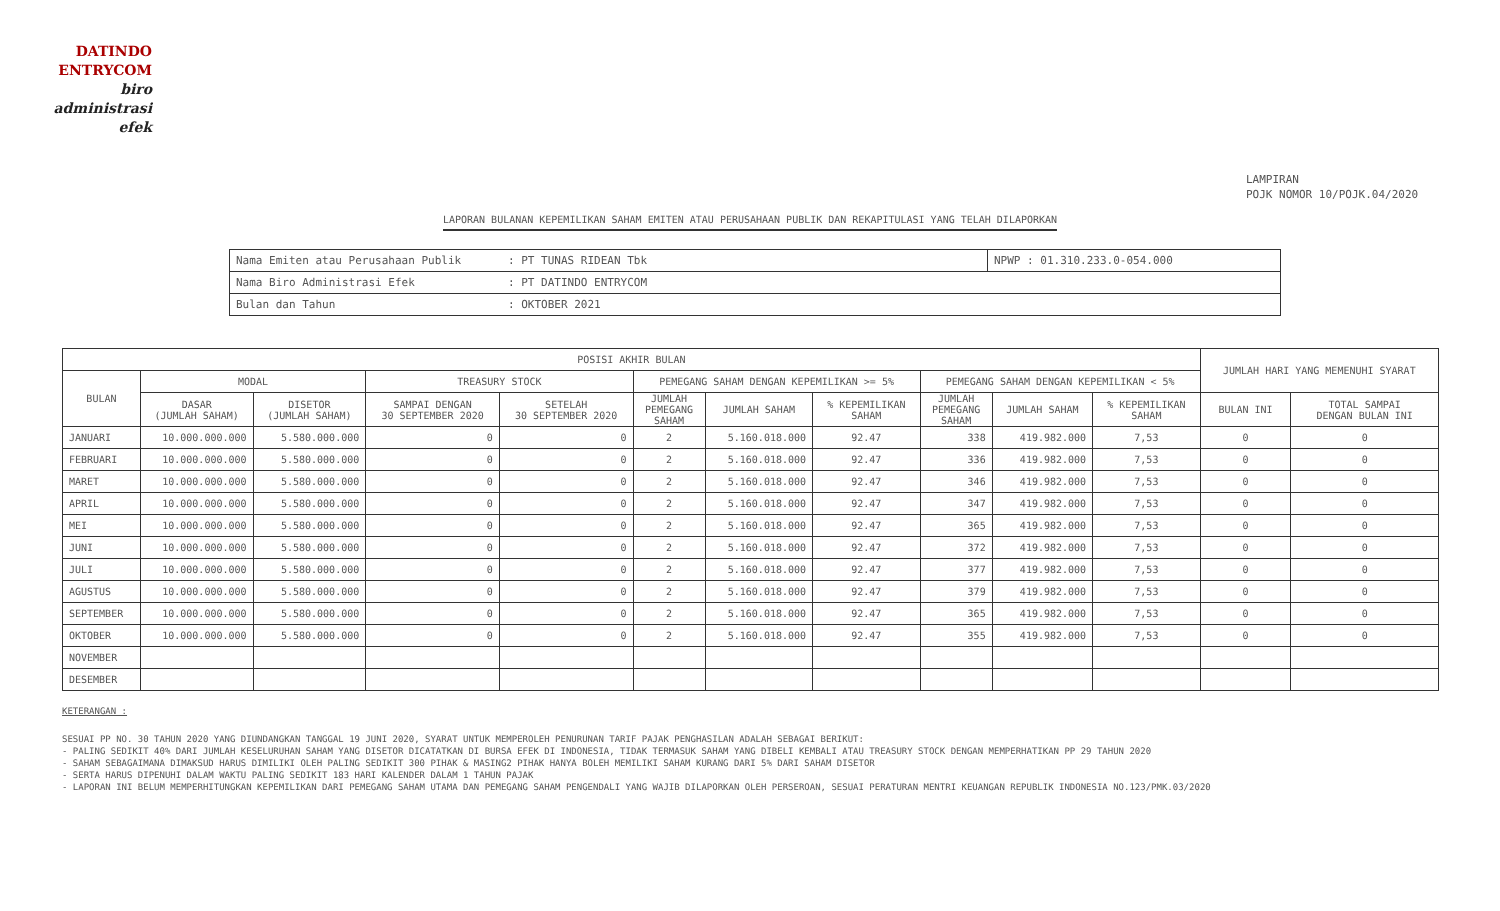DATINDO
ENTRYCOM
biro
administrasi
efek
LAMPIRAN
POJK NOMOR 10/POJK.04/2020
LAPORAN BULANAN KEPEMILIKAN SAHAM EMITEN ATAU PERUSAHAAN PUBLIK DAN REKAPITULASI YANG TELAH DILAPORKAN
| Nama Emiten atau Perusahaan Publik | : PT TUNAS RIDEAN Tbk | NPWP : 01.310.233.0-054.000 |
| Nama Biro Administrasi Efek | : PT DATINDO ENTRYCOM | |
| Bulan dan Tahun | : OKTOBER 2021 | |
| POSISI AKHIR BULAN | | | | | | | | | | | JUMLAH HARI YANG MEMENUHI SYARAT | |
| --- | --- | --- | --- | --- | --- | --- | --- | --- | --- | --- | --- | --- |
| BULAN | MODAL | | TREASURY STOCK | | PEMEGANG SAHAM DENGAN KEPEMILIKAN >= 5% | | | PEMEGANG SAHAM DENGAN KEPEMILIKAN < 5% | | | | |
| | DASAR (JUMLAH SAHAM) | DISETOR (JUMLAH SAHAM) | SAMPAI DENGAN 30 SEPTEMBER 2020 | SETELAH 30 SEPTEMBER 2020 | JUMLAH PEMEGANG SAHAM | JUMLAH SAHAM | % KEPEMILIKAN SAHAM | JUMLAH PEMEGANG SAHAM | JUMLAH SAHAM | % KEPEMILIKAN SAHAM | BULAN INI | TOTAL SAMPAI DENGAN BULAN INI |
| JANUARI | 10.000.000.000 | 5.580.000.000 | 0 | 0 | 2 | 5.160.018.000 | 92.47 | 338 | 419.982.000 | 7,53 | 0 | 0 |
| FEBRUARI | 10.000.000.000 | 5.580.000.000 | 0 | 0 | 2 | 5.160.018.000 | 92.47 | 336 | 419.982.000 | 7,53 | 0 | 0 |
| MARET | 10.000.000.000 | 5.580.000.000 | 0 | 0 | 2 | 5.160.018.000 | 92.47 | 346 | 419.982.000 | 7,53 | 0 | 0 |
| APRIL | 10.000.000.000 | 5.580.000.000 | 0 | 0 | 2 | 5.160.018.000 | 92.47 | 347 | 419.982.000 | 7,53 | 0 | 0 |
| MEI | 10.000.000.000 | 5.580.000.000 | 0 | 0 | 2 | 5.160.018.000 | 92.47 | 365 | 419.982.000 | 7,53 | 0 | 0 |
| JUNI | 10.000.000.000 | 5.580.000.000 | 0 | 0 | 2 | 5.160.018.000 | 92.47 | 372 | 419.982.000 | 7,53 | 0 | 0 |
| JULI | 10.000.000.000 | 5.580.000.000 | 0 | 0 | 2 | 5.160.018.000 | 92.47 | 377 | 419.982.000 | 7,53 | 0 | 0 |
| AGUSTUS | 10.000.000.000 | 5.580.000.000 | 0 | 0 | 2 | 5.160.018.000 | 92.47 | 379 | 419.982.000 | 7,53 | 0 | 0 |
| SEPTEMBER | 10.000.000.000 | 5.580.000.000 | 0 | 0 | 2 | 5.160.018.000 | 92.47 | 365 | 419.982.000 | 7,53 | 0 | 0 |
| OKTOBER | 10.000.000.000 | 5.580.000.000 | 0 | 0 | 2 | 5.160.018.000 | 92.47 | 355 | 419.982.000 | 7,53 | 0 | 0 |
| NOVEMBER | | | | | | | | | | | | |
| DESEMBER | | | | | | | | | | | | |
KETERANGAN :
SESUAI PP NO. 30 TAHUN 2020 YANG DIUNDANGKAN TANGGAL 19 JUNI 2020, SYARAT UNTUK MEMPEROLEH PENURUNAN TARIF PAJAK PENGHASILAN ADALAH SEBAGAI BERIKUT:
- PALING SEDIKIT 40% DARI JUMLAH KESELURUHAN SAHAM YANG DISETOR DICATATKAN DI BURSA EFEK DI INDONESIA, TIDAK TERMASUK SAHAM YANG DIBELI KEMBALI ATAU TREASURY STOCK DENGAN MEMPERHATIKAN PP 29 TAHUN 2020
- SAHAM SEBAGAIMANA DIMAKSUD HARUS DIMILIKI OLEH PALING SEDIKIT 300 PIHAK & MASING2 PIHAK HANYA BOLEH MEMILIKI SAHAM KURANG DARI 5% DARI SAHAM DISETOR
- SERTA HARUS DIPENUHI DALAM WAKTU PALING SEDIKIT 183 HARI KALENDER DALAM 1 TAHUN PAJAK
- LAPORAN INI BELUM MEMPERHITUNGKAN KEPEMILIKAN DARI PEMEGANG SAHAM UTAMA DAN PEMEGANG SAHAM PENGENDALI YANG WAJIB DILAPORKAN OLEH PERSEROAN, SESUAI PERATURAN MENTRI KEUANGAN REPUBLIK INDONESIA NO.123/PMK.03/2020